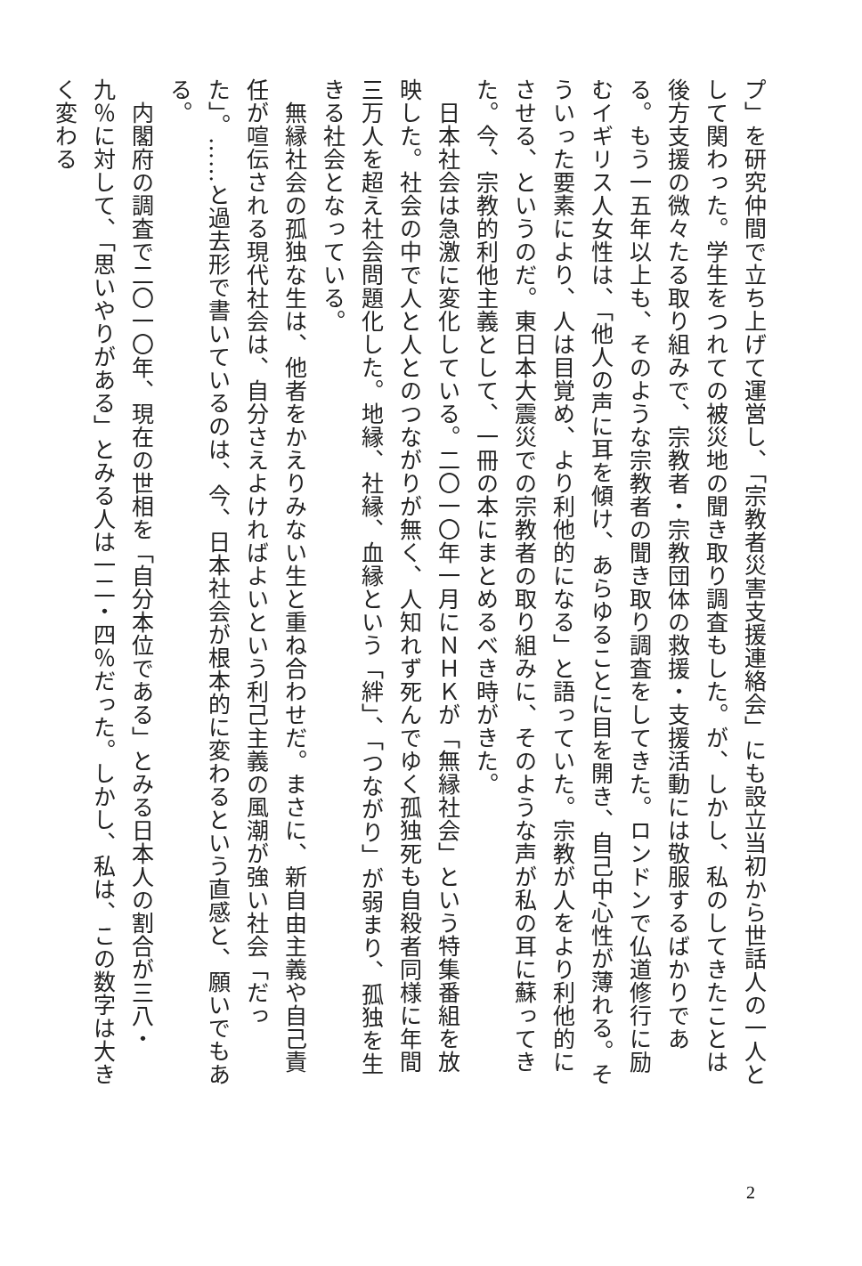プ」を研究仲間で立ち上げて運営し、「宗教者災害支援連絡会」にも設立当初から世話人の一人として関わった。学生をつれての被災地の聞き取り調査もした。が、しかし、私のしてきたことは後方支援の微々たる取り組みで、宗教者・宗教団体の救援・支援活動には敬服するばかりである。もう一五年以上も、そのような宗教者の聞き取り調査をしてきた。ロンドンで仏道修行に励むイギリス人女性は、「他人の声に耳を傾け、あらゆることに目を開き、自己中心性が薄れる。そういった要素により、人は目覚め、より利他的になる」と語っていた。宗教が人をより利他的にさせる、というのだ。東日本大震災での宗教者の取り組みに、そのような声が私の耳に蘇ってきた。今、宗教的利他主義として、一冊の本にまとめるべき時がきた。
　日本社会は急激に変化している。二〇一〇年一月にＮＨＫが「無縁社会」という特集番組を放映した。社会の中で人と人とのつながりが無く、人知れず死んでゆく孤独死も自殺者同様に年間三万人を超え社会問題化した。地縁、社縁、血縁という「絆」、「つながり」が弱まり、孤独を生きる社会となっている。
　無縁社会の孤独な生は、他者をかえりみない生と重ね合わせだ。まさに、新自由主義や自己責任が喧伝される現代社会は、自分さえよければよいという利己主義の風潮が強い社会「だった」。……と過去形で書いているのは、今、日本社会が根本的に変わるという直感と、願いでもある。
　内閣府の調査で二〇一〇年、現在の世相を「自分本位である」とみる日本人の割合が三八・九％に対して、「思いやりがある」とみる人は一二・四％だった。しかし、私は、この数字は大きく変わる
2